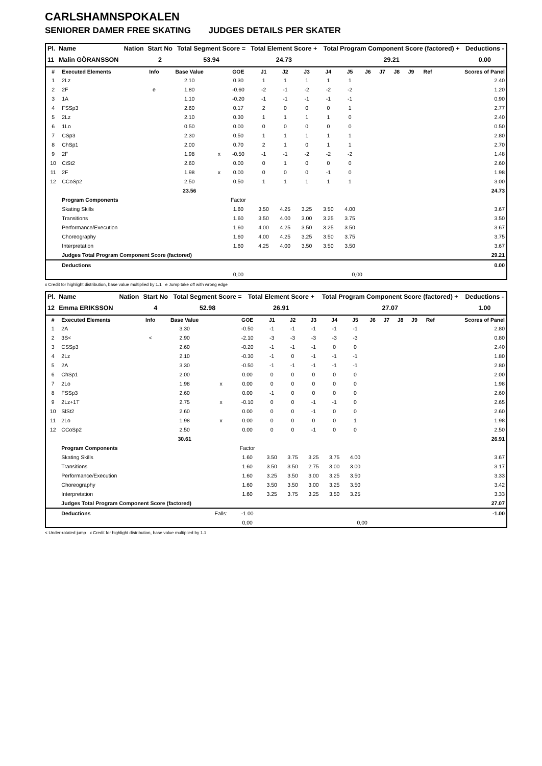CARLSHAMNSPOKALEN
SENIORER DAMER FREE SKATING JUDGES DETAILS PER SKATER
| Pl. | Name | Nation | Start No | Total Segment Score = | Total Element Score + | Total Program Component Score (factored) + | Deductions - |
| --- | --- | --- | --- | --- | --- | --- | --- |
| 11 | Malin GÖRANSSON | | 2 | 53.94 | 24.73 | 29.21 | 0.00 |
| # | Executed Elements | Info | Base Value | | GOE | J1 | J2 | J3 | J4 | J5 | J6 | J7 | J8 | J9 | Ref | Scores of Panel |
| --- | --- | --- | --- | --- | --- | --- | --- | --- | --- | --- | --- | --- | --- | --- | --- | --- |
| 1 | 2Lz | | 2.10 | | 0.30 | 1 | 1 | 1 | 1 | 1 | | | | | | 2.40 |
| 2 | 2F | e | 1.80 | | -0.60 | -2 | -1 | -2 | -2 | -2 | | | | | | 1.20 |
| 3 | 1A | | 1.10 | | -0.20 | -1 | -1 | -1 | -1 | -1 | | | | | | 0.90 |
| 4 | FSSp3 | | 2.60 | | 0.17 | 2 | 0 | 0 | 0 | 1 | | | | | | 2.77 |
| 5 | 2Lz | | 2.10 | | 0.30 | 1 | 1 | 1 | 1 | 0 | | | | | | 2.40 |
| 6 | 1Lo | | 0.50 | | 0.00 | 0 | 0 | 0 | 0 | 0 | | | | | | 0.50 |
| 7 | CSp3 | | 2.30 | | 0.50 | 1 | 1 | 1 | 1 | 1 | | | | | | 2.80 |
| 8 | ChSp1 | | 2.00 | | 0.70 | 2 | 1 | 0 | 1 | 1 | | | | | | 2.70 |
| 9 | 2F | | 1.98 | x | -0.50 | -1 | -1 | -2 | -2 | -2 | | | | | | 1.48 |
| 10 | CiSt2 | | 2.60 | | 0.00 | 0 | 1 | 0 | 0 | 0 | | | | | | 2.60 |
| 11 | 2F | | 1.98 | x | 0.00 | 0 | 0 | 0 | -1 | 0 | | | | | | 1.98 |
| 12 | CCoSp2 | | 2.50 | | 0.50 | 1 | 1 | 1 | 1 | 1 | | | | | | 3.00 |
| | | | 23.56 | | | | | | | | | | | | | 24.73 |
| | Program Components | | | | Factor | | | | | | | | | | | |
| | Skating Skills | | | | 1.60 | 3.50 | 4.25 | 3.25 | 3.50 | 4.00 | | | | | | 3.67 |
| | Transitions | | | | 1.60 | 3.50 | 4.00 | 3.00 | 3.25 | 3.75 | | | | | | 3.50 |
| | Performance/Execution | | | | 1.60 | 4.00 | 4.25 | 3.50 | 3.25 | 3.50 | | | | | | 3.67 |
| | Choreography | | | | 1.60 | 4.00 | 4.25 | 3.25 | 3.50 | 3.75 | | | | | | 3.75 |
| | Interpretation | | | | 1.60 | 4.25 | 4.00 | 3.50 | 3.50 | 3.50 | | | | | | 3.67 |
| | Judges Total Program Component Score (factored) | | | | | | | | | | | | | | | 29.21 |
| | Deductions | | | | | | | | | | | | | | | 0.00 |
| | | | | | 0,00 | | | | | 0,00 | | | | | | |
x Credit for highlight distribution, base value multiplied by 1.1 e Jump take off with wrong edge
| Pl. | Name | Nation | Start No | Total Segment Score = | Total Element Score + | Total Program Component Score (factored) + | Deductions - |
| --- | --- | --- | --- | --- | --- | --- | --- |
| 12 | Emma ERIKSSON | | 4 | 52.98 | 26.91 | 27.07 | 1.00 |
| # | Executed Elements | Info | Base Value | | GOE | J1 | J2 | J3 | J4 | J5 | J6 | J7 | J8 | J9 | Ref | Scores of Panel |
| --- | --- | --- | --- | --- | --- | --- | --- | --- | --- | --- | --- | --- | --- | --- | --- | --- |
| 1 | 2A | | 3.30 | | -0.50 | -1 | -1 | -1 | -1 | -1 | | | | | | 2.80 |
| 2 | 3S< | < | 2.90 | | -2.10 | -3 | -3 | -3 | -3 | -3 | | | | | | 0.80 |
| 3 | CSSp3 | | 2.60 | | -0.20 | -1 | -1 | -1 | 0 | 0 | | | | | | 2.40 |
| 4 | 2Lz | | 2.10 | | -0.30 | -1 | 0 | -1 | -1 | -1 | | | | | | 1.80 |
| 5 | 2A | | 3.30 | | -0.50 | -1 | -1 | -1 | -1 | -1 | | | | | | 2.80 |
| 6 | ChSp1 | | 2.00 | | 0.00 | 0 | 0 | 0 | 0 | 0 | | | | | | 2.00 |
| 7 | 2Lo | | 1.98 | x | 0.00 | 0 | 0 | 0 | 0 | 0 | | | | | | 1.98 |
| 8 | FSSp3 | | 2.60 | | 0.00 | -1 | 0 | 0 | 0 | 0 | | | | | | 2.60 |
| 9 | 2Lz+1T | | 2.75 | x | -0.10 | 0 | 0 | -1 | -1 | 0 | | | | | | 2.65 |
| 10 | SlSt2 | | 2.60 | | 0.00 | 0 | 0 | -1 | 0 | 0 | | | | | | 2.60 |
| 11 | 2Lo | | 1.98 | x | 0.00 | 0 | 0 | 0 | 0 | 1 | | | | | | 1.98 |
| 12 | CCoSp2 | | 2.50 | | 0.00 | 0 | 0 | -1 | 0 | 0 | | | | | | 2.50 |
| | | | 30.61 | | | | | | | | | | | | | 26.91 |
| | Program Components | | | | Factor | | | | | | | | | | | |
| | Skating Skills | | | | 1.60 | 3.50 | 3.75 | 3.25 | 3.75 | 4.00 | | | | | | 3.67 |
| | Transitions | | | | 1.60 | 3.50 | 3.50 | 2.75 | 3.00 | 3.00 | | | | | | 3.17 |
| | Performance/Execution | | | | 1.60 | 3.25 | 3.50 | 3.00 | 3.25 | 3.50 | | | | | | 3.33 |
| | Choreography | | | | 1.60 | 3.50 | 3.50 | 3.00 | 3.25 | 3.50 | | | | | | 3.42 |
| | Interpretation | | | | 1.60 | 3.25 | 3.75 | 3.25 | 3.50 | 3.25 | | | | | | 3.33 |
| | Judges Total Program Component Score (factored) | | | | | | | | | | | | | | | 27.07 |
| | Deductions | | | Falls: | -1.00 | | | | | | | | | | | -1.00 |
| | | | | | 0,00 | | | | | 0,00 | | | | | | |
< Under-rotated jump x Credit for highlight distribution, base value multiplied by 1.1